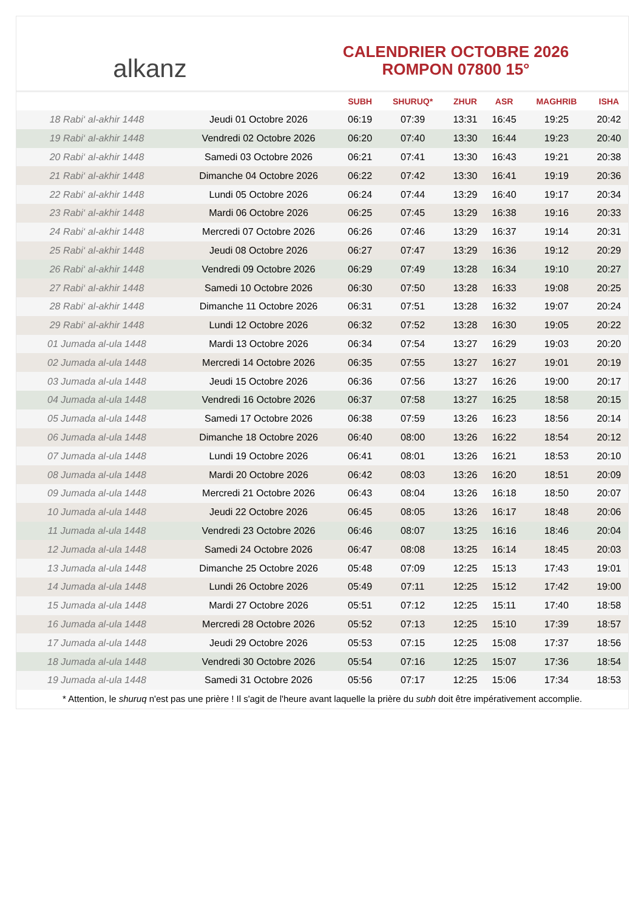alkanz
CALENDRIER OCTOBRE 2026
ROMPON 07800 15°
| | | SUBH | SHURUQ* | ZHUR | ASR | MAGHRIB | ISHA |
| --- | --- | --- | --- | --- | --- | --- | --- |
| 18 Rabi‘ al-akhir 1448 | Jeudi 01 Octobre 2026 | 06:19 | 07:39 | 13:31 | 16:45 | 19:25 | 20:42 |
| 19 Rabi‘ al-akhir 1448 | Vendredi 02 Octobre 2026 | 06:20 | 07:40 | 13:30 | 16:44 | 19:23 | 20:40 |
| 20 Rabi‘ al-akhir 1448 | Samedi 03 Octobre 2026 | 06:21 | 07:41 | 13:30 | 16:43 | 19:21 | 20:38 |
| 21 Rabi‘ al-akhir 1448 | Dimanche 04 Octobre 2026 | 06:22 | 07:42 | 13:30 | 16:41 | 19:19 | 20:36 |
| 22 Rabi‘ al-akhir 1448 | Lundi 05 Octobre 2026 | 06:24 | 07:44 | 13:29 | 16:40 | 19:17 | 20:34 |
| 23 Rabi‘ al-akhir 1448 | Mardi 06 Octobre 2026 | 06:25 | 07:45 | 13:29 | 16:38 | 19:16 | 20:33 |
| 24 Rabi‘ al-akhir 1448 | Mercredi 07 Octobre 2026 | 06:26 | 07:46 | 13:29 | 16:37 | 19:14 | 20:31 |
| 25 Rabi‘ al-akhir 1448 | Jeudi 08 Octobre 2026 | 06:27 | 07:47 | 13:29 | 16:36 | 19:12 | 20:29 |
| 26 Rabi‘ al-akhir 1448 | Vendredi 09 Octobre 2026 | 06:29 | 07:49 | 13:28 | 16:34 | 19:10 | 20:27 |
| 27 Rabi‘ al-akhir 1448 | Samedi 10 Octobre 2026 | 06:30 | 07:50 | 13:28 | 16:33 | 19:08 | 20:25 |
| 28 Rabi‘ al-akhir 1448 | Dimanche 11 Octobre 2026 | 06:31 | 07:51 | 13:28 | 16:32 | 19:07 | 20:24 |
| 29 Rabi‘ al-akhir 1448 | Lundi 12 Octobre 2026 | 06:32 | 07:52 | 13:28 | 16:30 | 19:05 | 20:22 |
| 01 Jumada al-ula 1448 | Mardi 13 Octobre 2026 | 06:34 | 07:54 | 13:27 | 16:29 | 19:03 | 20:20 |
| 02 Jumada al-ula 1448 | Mercredi 14 Octobre 2026 | 06:35 | 07:55 | 13:27 | 16:27 | 19:01 | 20:19 |
| 03 Jumada al-ula 1448 | Jeudi 15 Octobre 2026 | 06:36 | 07:56 | 13:27 | 16:26 | 19:00 | 20:17 |
| 04 Jumada al-ula 1448 | Vendredi 16 Octobre 2026 | 06:37 | 07:58 | 13:27 | 16:25 | 18:58 | 20:15 |
| 05 Jumada al-ula 1448 | Samedi 17 Octobre 2026 | 06:38 | 07:59 | 13:26 | 16:23 | 18:56 | 20:14 |
| 06 Jumada al-ula 1448 | Dimanche 18 Octobre 2026 | 06:40 | 08:00 | 13:26 | 16:22 | 18:54 | 20:12 |
| 07 Jumada al-ula 1448 | Lundi 19 Octobre 2026 | 06:41 | 08:01 | 13:26 | 16:21 | 18:53 | 20:10 |
| 08 Jumada al-ula 1448 | Mardi 20 Octobre 2026 | 06:42 | 08:03 | 13:26 | 16:20 | 18:51 | 20:09 |
| 09 Jumada al-ula 1448 | Mercredi 21 Octobre 2026 | 06:43 | 08:04 | 13:26 | 16:18 | 18:50 | 20:07 |
| 10 Jumada al-ula 1448 | Jeudi 22 Octobre 2026 | 06:45 | 08:05 | 13:26 | 16:17 | 18:48 | 20:06 |
| 11 Jumada al-ula 1448 | Vendredi 23 Octobre 2026 | 06:46 | 08:07 | 13:25 | 16:16 | 18:46 | 20:04 |
| 12 Jumada al-ula 1448 | Samedi 24 Octobre 2026 | 06:47 | 08:08 | 13:25 | 16:14 | 18:45 | 20:03 |
| 13 Jumada al-ula 1448 | Dimanche 25 Octobre 2026 | 05:48 | 07:09 | 12:25 | 15:13 | 17:43 | 19:01 |
| 14 Jumada al-ula 1448 | Lundi 26 Octobre 2026 | 05:49 | 07:11 | 12:25 | 15:12 | 17:42 | 19:00 |
| 15 Jumada al-ula 1448 | Mardi 27 Octobre 2026 | 05:51 | 07:12 | 12:25 | 15:11 | 17:40 | 18:58 |
| 16 Jumada al-ula 1448 | Mercredi 28 Octobre 2026 | 05:52 | 07:13 | 12:25 | 15:10 | 17:39 | 18:57 |
| 17 Jumada al-ula 1448 | Jeudi 29 Octobre 2026 | 05:53 | 07:15 | 12:25 | 15:08 | 17:37 | 18:56 |
| 18 Jumada al-ula 1448 | Vendredi 30 Octobre 2026 | 05:54 | 07:16 | 12:25 | 15:07 | 17:36 | 18:54 |
| 19 Jumada al-ula 1448 | Samedi 31 Octobre 2026 | 05:56 | 07:17 | 12:25 | 15:06 | 17:34 | 18:53 |
* Attention, le shuruq n'est pas une prière ! Il s'agit de l'heure avant laquelle la prière du subh doit être impérativement accomplie.